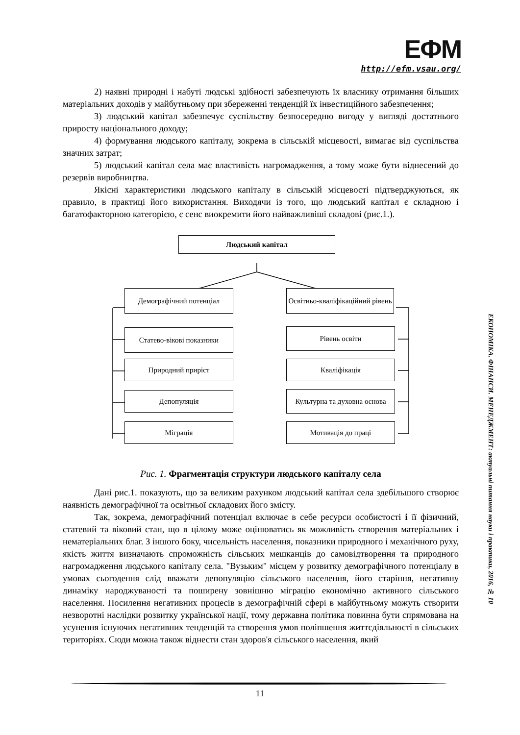ЕФМ
http://efm.vsau.org/
2) наявні природні і набуті людські здібності забезпечують їх власнику отримання більших матеріальних доходів у майбутньому при збереженні тенденцій їх інвестиційного забезпечення;
3) людський капітал забезпечує суспільству безпосередню вигоду у вигляді достатнього приросту національного доходу;
4) формування людського капіталу, зокрема в сільській місцевості, вимагає від суспільства значних затрат;
5) людський капітал села має властивість нагромадження, а тому може бути віднесений до резервів виробництва.
Якісні характеристики людського капіталу в сільській місцевості підтверджуються, як правило, в практиці його використання. Виходячи із того, що людський капітал є складною і багатофакторною категорією, є сенс виокремити його найважливіші складові (рис.1.).
Людський капітал
Демографічний потенціал
Освітньо-кваліфікаційний рівень
Статево-вікові показники
Природний приріст
Депопуляція
Міграція
Рівень освіти
Кваліфікація
Культурна та духовна основа
Мотивація до праці
Рис. 1. Фрагментація структури людського капіталу села
Дані рис.1. показують, що за великим рахунком людський капітал села здебільшого створює наявність демографічної та освітньої складових його змісту.
Так, зокрема, демографічний потенціал включає в себе ресурси особистості і її фізичний, статевий та віковий стан, що в цілому може оцінюватись як можливість створення матеріальних і нематеріальних благ. З іншого боку, чисельність населення, показники природного і механічного руху, якість життя визначають спроможність сільських мешканців до самовідтворення та природного нагромадження людського капіталу села. "Вузьким" місцем у розвитку демографічного потенціалу в умовах сьогодення слід вважати депопуляцію сільського населення, його старіння, негативну динаміку народжуваності та поширену зовнішню міграцію економічно активного сільського населення. Посилення негативних процесів в демографічній сфері в майбутньому можуть створити незворотні наслідки розвитку української нації, тому державна політика повинна бути спрямована на усунення існуючих негативних тенденцій та створення умов поліпшення життєдіяльності в сільських територіях. Сюди можна також віднести стан здоров'я сільського населення, який
ЕКОНОМІКА. ФІНАНСИ. МЕНЕДЖМЕНТ: актуальні питання науки і практики, 2016, № 10
11